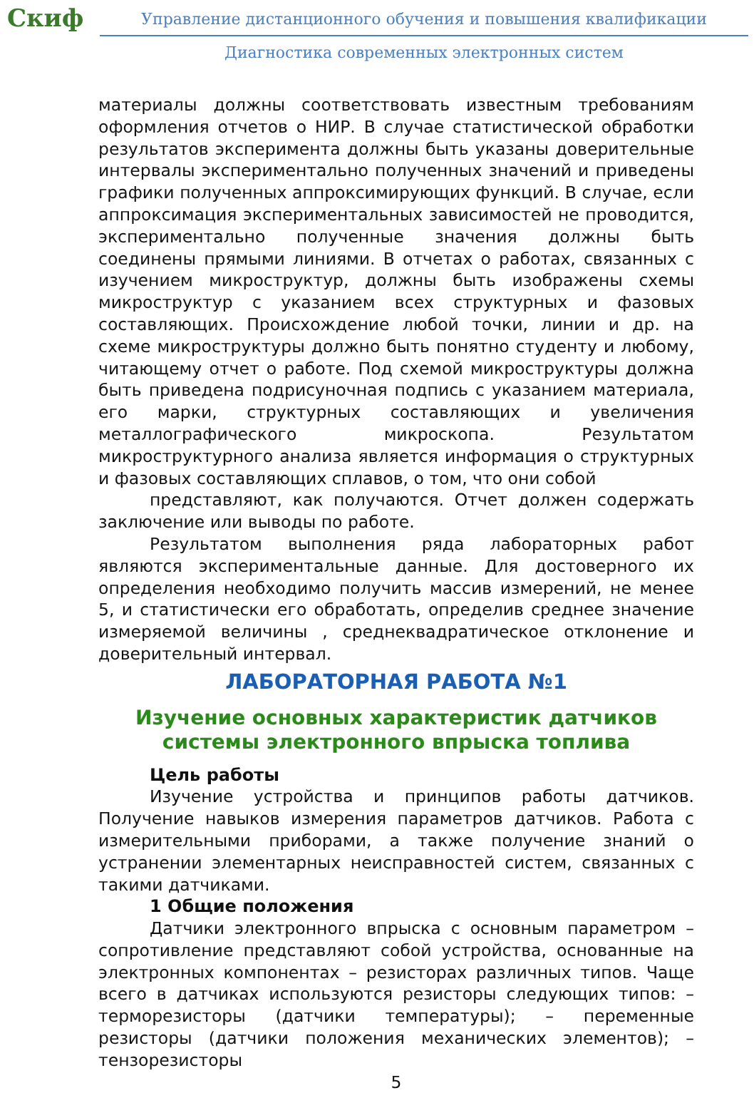Скиф
Управление дистанционного обучения и повышения квалификации
Диагностика современных электронных систем
материалы должны соответствовать известным требованиям оформления отчетов о НИР. В случае статистической обработки результатов эксперимента должны быть указаны доверительные интервалы экспериментально полученных значений и приведены графики полученных аппроксимирующих функций. В случае, если аппроксимация экспериментальных зависимостей не проводится, экспериментально полученные значения должны быть соединены прямыми линиями. В отчетах о работах, связанных с изучением микроструктур, должны быть изображены схемы микроструктур с указанием всех структурных и фазовых составляющих. Происхождение любой точки, линии и др. на схеме микроструктуры должно быть понятно студенту и любому, читающему отчет о работе. Под схемой микроструктуры должна быть приведена подрисуночная подпись с указанием материала, его марки, структурных составляющих и увеличения металлографического микроскопа. Результатом микроструктурного анализа является информация о структурных и фазовых составляющих сплавов, о том, что они собой
представляют, как получаются. Отчет должен содержать заключение или выводы по работе.
Результатом выполнения ряда лабораторных работ являются экспериментальные данные. Для достоверного их определения необходимо получить массив измерений, не менее 5, и статистически его обработать, определив среднее значение измеряемой величины , среднеквадратическое отклонение и доверительный интервал.
ЛАБОРАТОРНАЯ РАБОТА №1
Изучение основных характеристик датчиков системы электронного впрыска топлива
Цель работы
Изучение устройства и принципов работы датчиков. Получение навыков измерения параметров датчиков. Работа с измерительными приборами, а также получение знаний о устранении элементарных неисправностей систем, связанных с такими датчиками.
1 Общие положения
Датчики электронного впрыска с основным параметром – сопротивление представляют собой устройства, основанные на электронных компонентах – резисторах различных типов. Чаще всего в датчиках используются резисторы следующих типов: – терморезисторы (датчики температуры); – переменные резисторы (датчики положения механических элементов); – тензорезисторы
5